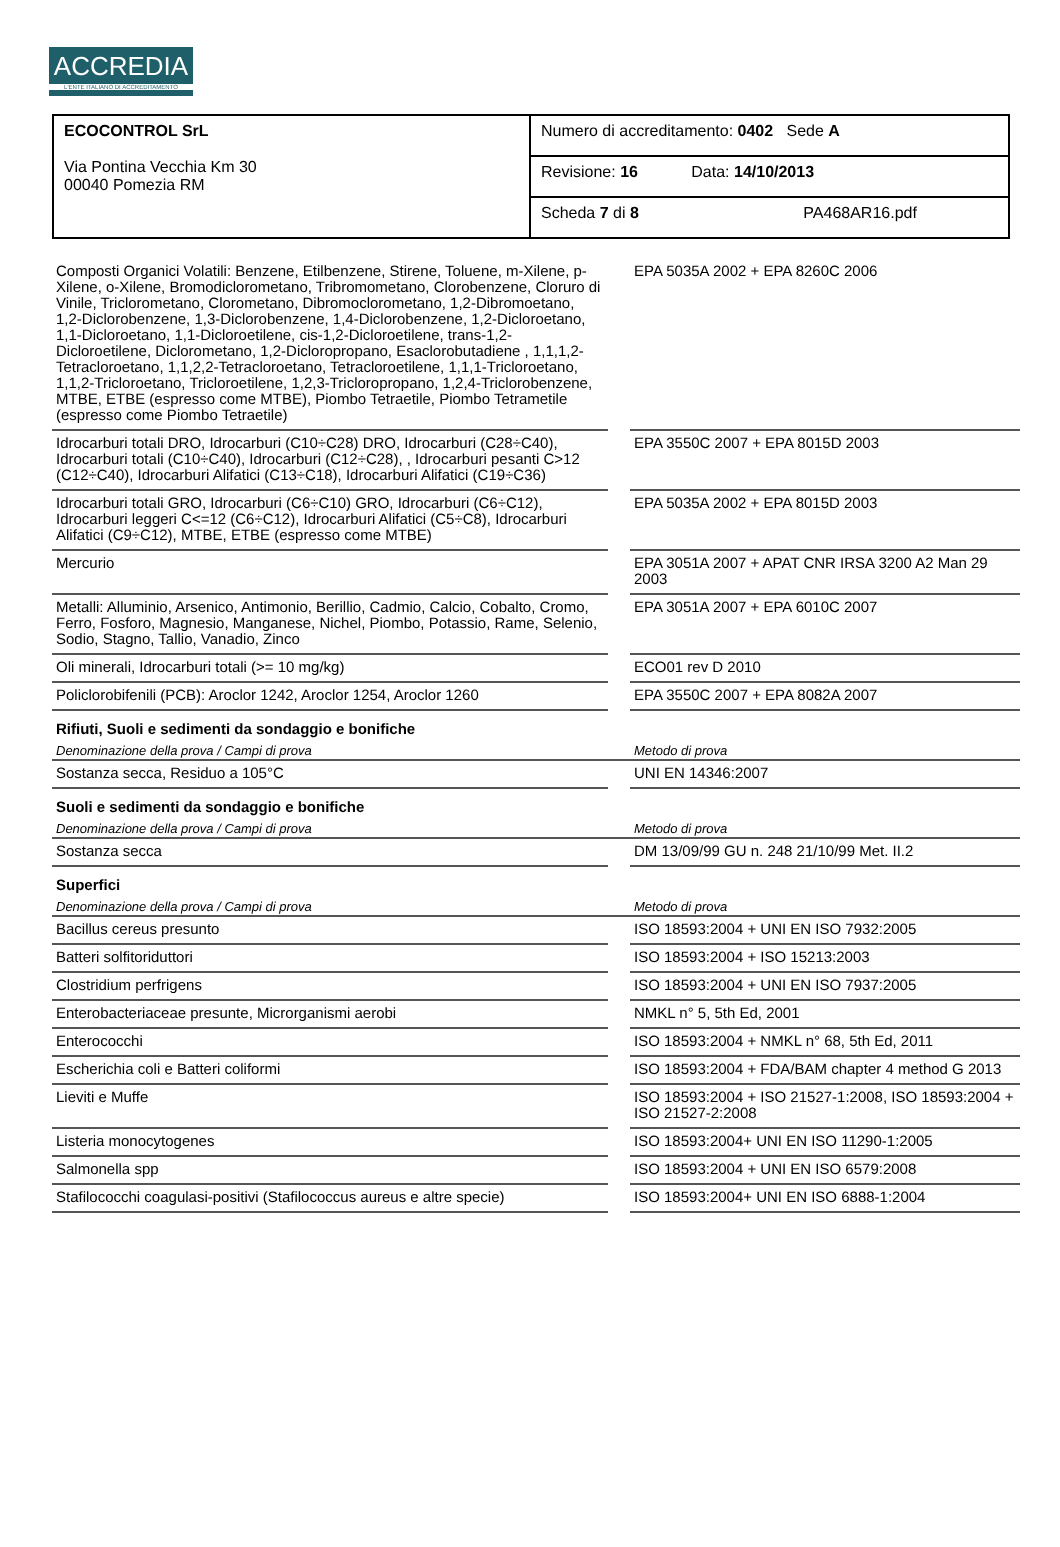ACCREDIA
L'ENTE ITALIANO DI ACCREDITAMENTO
| ECOCONTROL SrL Via Pontina Vecchia Km 30 00040 Pomezia RM | Numero di accreditamento: 0402 Sede A |
| | Revisione: 16 Data: 14/10/2013 |
| | Scheda 7 di 8 PA468AR16.pdf |
| Composti Organici Volatili: Benzene, Etilbenzene, Stirene, Toluene, m-Xilene, p-Xilene, o-Xilene, Bromodiclorometano, Tribromometano, Clorobenzene, Cloruro di Vinile, Triclorometano, Clorometano, Dibromoclorometano, 1,2-Dibromoetano, 1,2-Diclorobenzene, 1,3-Diclorobenzene, 1,4-Diclorobenzene, 1,2-Dicloroetano, 1,1-Dicloroetano, 1,1-Dicloroetilene, cis-1,2-Dicloroetilene, trans-1,2-Dicloroetilene, Diclorometano, 1,2-Dicloropropano, Esaclorobutadiene , 1,1,1,2-Tetracloroetano, 1,1,2,2-Tetracloroetano, Tetracloroetilene, 1,1,1-Tricloroetano, 1,1,2-Tricloroetano, Tricloroetilene, 1,2,3-Tricloropropano, 1,2,4-Triclorobenzene, MTBE, ETBE (espresso come MTBE), Piombo Tetraetile, Piombo Tetrametile (espresso come Piombo Tetraetile) | | EPA 5035A 2002 + EPA 8260C 2006 |
| Idrocarburi totali DRO, Idrocarburi (C10÷C28) DRO, Idrocarburi (C28÷C40), Idrocarburi totali (C10÷C40), Idrocarburi (C12÷C28), , Idrocarburi pesanti C>12 (C12÷C40), Idrocarburi Alifatici (C13÷C18), Idrocarburi Alifatici (C19÷C36) | | EPA 3550C 2007 + EPA 8015D 2003 |
| Idrocarburi totali GRO, Idrocarburi (C6÷C10) GRO, Idrocarburi (C6÷C12), Idrocarburi leggeri C<=12 (C6÷C12), Idrocarburi Alifatici (C5÷C8), Idrocarburi Alifatici (C9÷C12), MTBE, ETBE (espresso come MTBE) | | EPA 5035A 2002 + EPA 8015D 2003 |
| Mercurio | | EPA 3051A 2007 + APAT CNR IRSA 3200 A2 Man 29 2003 |
| Metalli: Alluminio, Arsenico, Antimonio, Berillio, Cadmio, Calcio, Cobalto, Cromo, Ferro, Fosforo, Magnesio, Manganese, Nichel, Piombo, Potassio, Rame, Selenio, Sodio, Stagno, Tallio, Vanadio, Zinco | | EPA 3051A 2007 + EPA 6010C 2007 |
| Oli minerali, Idrocarburi totali (>= 10 mg/kg) | | ECO01 rev D 2010 |
| Policlorobifenili (PCB): Aroclor 1242, Aroclor 1254, Aroclor 1260 | | EPA 3550C 2007 + EPA 8082A 2007 |
| Rifiuti, Suoli e sedimenti da sondaggio e bonifiche | | |
| Denominazione della prova / Campi di prova | | Metodo di prova |
| Sostanza secca, Residuo a 105°C | | UNI EN 14346:2007 |
| Suoli e sedimenti da sondaggio e bonifiche | | |
| Denominazione della prova / Campi di prova | | Metodo di prova |
| Sostanza secca | | DM 13/09/99 GU n. 248 21/10/99 Met. II.2 |
| Superfici | | |
| Denominazione della prova / Campi di prova | | Metodo di prova |
| Bacillus cereus presunto | | ISO 18593:2004 + UNI EN ISO 7932:2005 |
| Batteri solfitoriduttori | | ISO 18593:2004 + ISO 15213:2003 |
| Clostridium perfrigens | | ISO 18593:2004 + UNI EN ISO 7937:2005 |
| Enterobacteriaceae presunte, Microrganismi aerobi | | NMKL n° 5, 5th Ed, 2001 |
| Enterococchi | | ISO 18593:2004 + NMKL n° 68, 5th Ed, 2011 |
| Escherichia coli e Batteri coliformi | | ISO 18593:2004 + FDA/BAM chapter 4 method G 2013 |
| Lieviti e Muffe | | ISO 18593:2004 + ISO 21527-1:2008, ISO 18593:2004 + ISO 21527-2:2008 |
| Listeria monocytogenes | | ISO 18593:2004+ UNI EN ISO 11290-1:2005 |
| Salmonella spp | | ISO 18593:2004 + UNI EN ISO 6579:2008 |
| Stafilococchi coagulasi-positivi (Stafilococcus aureus e altre specie) | | ISO 18593:2004+ UNI EN ISO 6888-1:2004 |